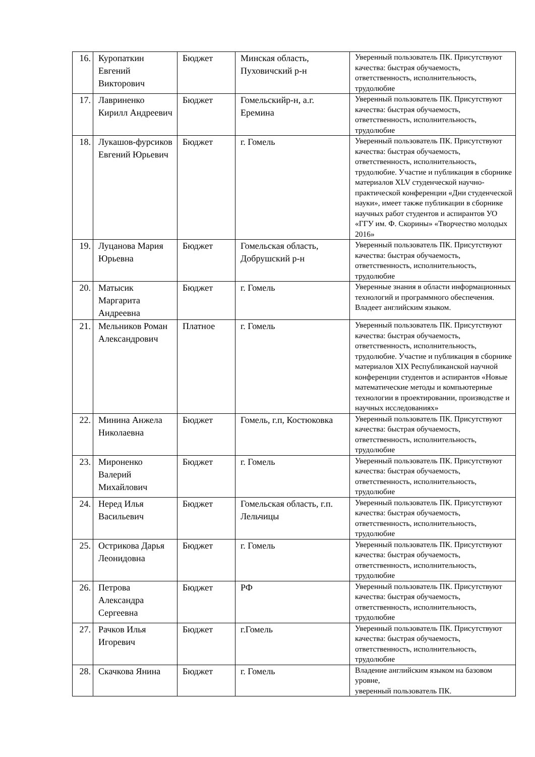| 16. | Куропаткин Евгений Викторович | Бюджет | Минская область, Пуховичский р-н | Уверенный пользователь ПК. Присутствуют качества: быстрая обучаемость, ответственность, исполнительность, трудолюбие |
| 17. | Лавриненко Кирилл Андреевич | Бюджет | Гомельскийр-н, а.г. Еремина | Уверенный пользователь ПК. Присутствуют качества: быстрая обучаемость, ответственность, исполнительность, трудолюбие |
| 18. | Лукашов-фурсиков Евгений Юрьевич | Бюджет | г. Гомель | Уверенный пользователь ПК. Присутствуют качества: быстрая обучаемость, ответственность, исполнительность, трудолюбие. Участие и публикация в сборнике материалов XLV студенческой научно-практической конференции «Дни студенческой науки», имеет также публикации в сборнике научных работ студентов и аспирантов УО «ГГУ им. Ф. Скорины» «Творчество молодых 2016» |
| 19. | Луцанова Мария Юрьевна | Бюджет | Гомельская область, Добрушский р-н | Уверенный пользователь ПК. Присутствуют качества: быстрая обучаемость, ответственность, исполнительность, трудолюбие |
| 20. | Матысик Маргарита Андреевна | Бюджет | г. Гомель | Уверенные знания в области информационных технологий и программного обеспечения. Владеет английским языком. |
| 21. | Мельников Роман Александрович | Платное | г. Гомель | Уверенный пользователь ПК. Присутствуют качества: быстрая обучаемость, ответственность, исполнительность, трудолюбие. Участие и публикация в сборнике материалов XIX Республиканской научной конференции студентов и аспирантов «Новые математические методы и компьютерные технологии в проектировании, производстве и научных исследованиях» |
| 22. | Минина Анжела Николаевна | Бюджет | Гомель, г.п, Костюковка | Уверенный пользователь ПК. Присутствуют качества: быстрая обучаемость, ответственность, исполнительность, трудолюбие |
| 23. | Мироненко Валерий Михайлович | Бюджет | г. Гомель | Уверенный пользователь ПК. Присутствуют качества: быстрая обучаемость, ответственность, исполнительность, трудолюбие |
| 24. | Неред Илья Васильевич | Бюджет | Гомельская область, г.п. Лельчицы | Уверенный пользователь ПК. Присутствуют качества: быстрая обучаемость, ответственность, исполнительность, трудолюбие |
| 25. | Острикова Дарья Леонидовна | Бюджет | г. Гомель | Уверенный пользователь ПК. Присутствуют качества: быстрая обучаемость, ответственность, исполнительность, трудолюбие |
| 26. | Петрова Александра Сергеевна | Бюджет | РФ | Уверенный пользователь ПК. Присутствуют качества: быстрая обучаемость, ответственность, исполнительность, трудолюбие |
| 27. | Рачков Илья Игоревич | Бюджет | г.Гомель | Уверенный пользователь ПК. Присутствуют качества: быстрая обучаемость, ответственность, исполнительность, трудолюбие |
| 28. | Скачкова Янина | Бюджет | г. Гомель | Владение английским языком на базовом уровне, уверенный пользователь ПК. |